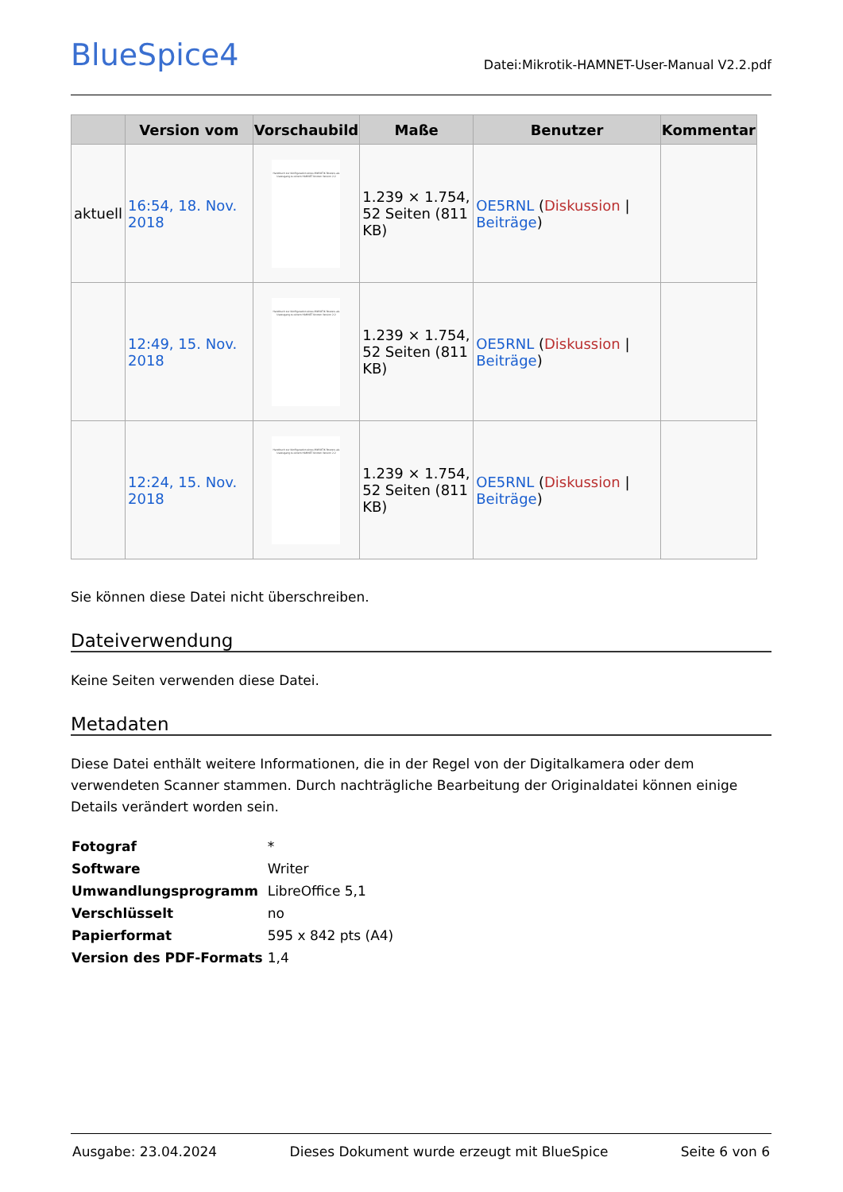BlueSpice4
Datei:Mikrotik-HAMNET-User-Manual V2.2.pdf
| | Version vom | Vorschaubild | Maße | Benutzer | Kommentar |
| --- | --- | --- | --- | --- | --- |
| aktuell | 16:54, 18. Nov. 2018 | Handbuch zur Konfiguration eines MikROTIK Routers als Usezugang zu einem HAMNET Knoten Version 2.2 | 1.239 × 1.754, 52 Seiten (811 KB) | OE5RNL ( Diskussion / Beiträge ) | |
| | 12:49, 15. Nov. 2018 | Handbuch zur Konfiguration eines MikROTIK Routers als Usezugang zu einem HAMNET Knoten Version 2.2 | 1.239 × 1.754, 52 Seiten (811 KB) | OE5RNL ( Diskussion / Beiträge ) | |
| | 12:24, 15. Nov. 2018 | Handbuch zur Konfiguration eines MikROTIK Routers als Usezugang zu einem HAMNET Knoten Version 2.2 | 1.239 × 1.754, 52 Seiten (811 KB) | OE5RNL ( Diskussion / Beiträge ) | |
Sie können diese Datei nicht überschreiben.
Dateiverwendung
Keine Seiten verwenden diese Datei.
Metadaten
Diese Datei enthält weitere Informationen, die in der Regel von der Digitalkamera oder dem verwendeten Scanner stammen. Durch nachträgliche Bearbeitung der Originaldatei können einige Details verändert worden sein.
| Fotograf | * |
| Software | Writer |
| Umwandlungsprogramm | LibreOffice 5,1 |
| Verschlüsselt | no |
| Papierformat | 595 x 842 pts (A4) |
| Version des PDF-Formats | 1,4 |
Ausgabe: 23.04.2024 Dieses Dokument wurde erzeugt mit BlueSpice Seite 6 von 6